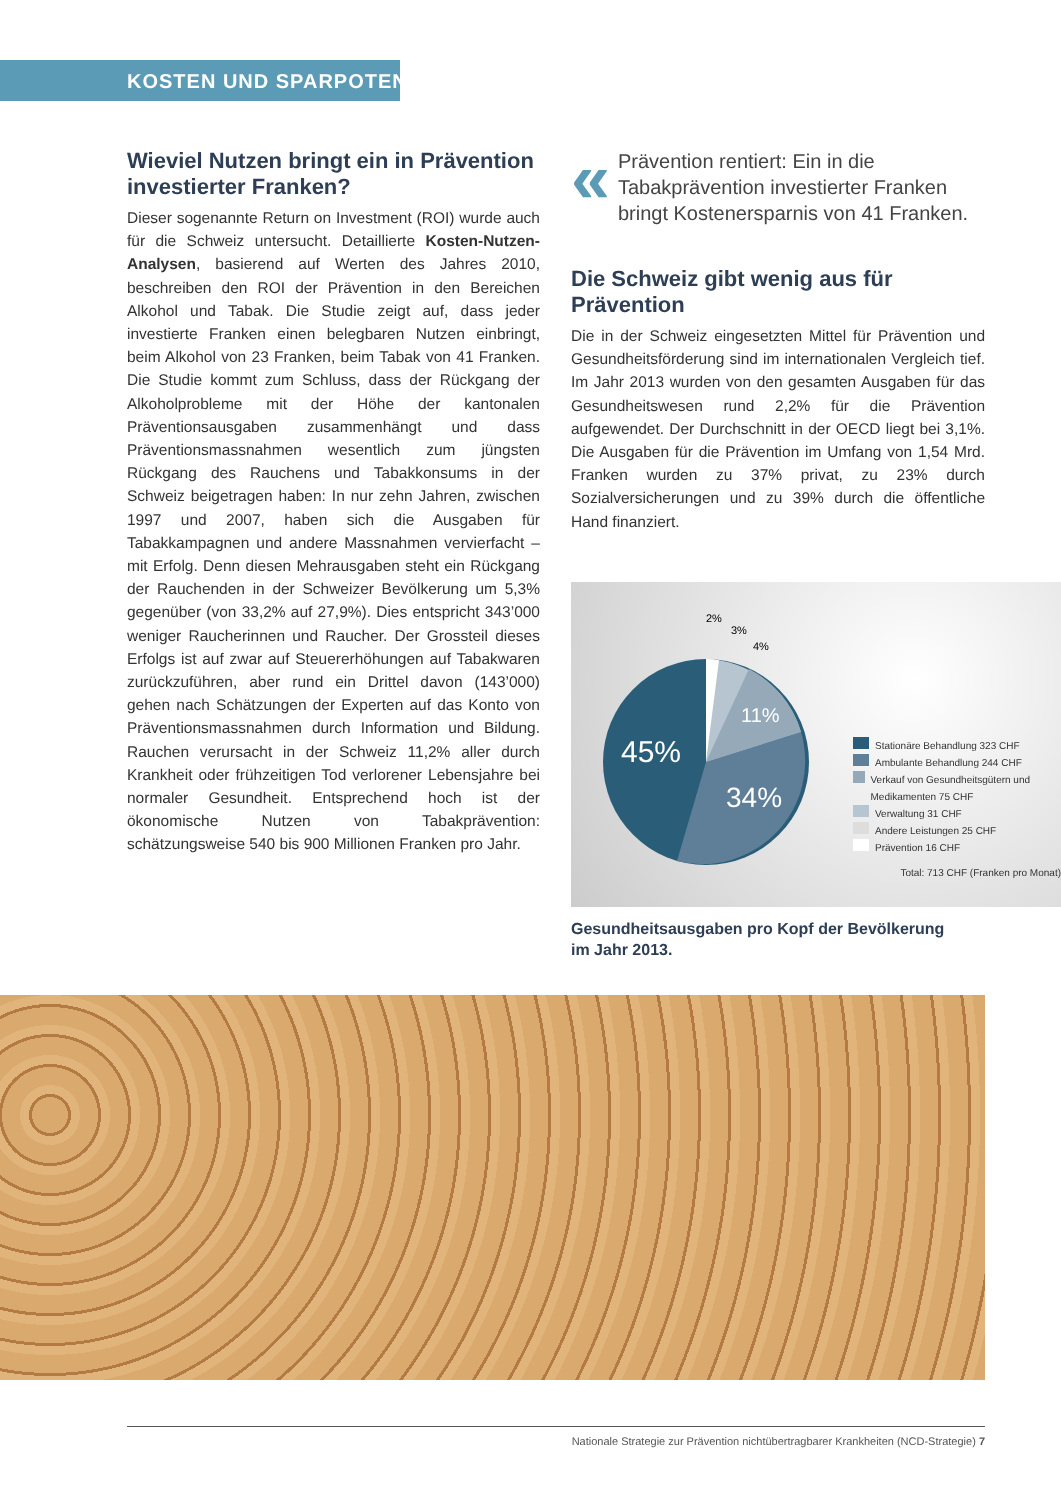KOSTEN UND SPARPOTENZIAL
Wieviel Nutzen bringt ein in Prävention investierter Franken?
Dieser sogenannte Return on Investment (ROI) wurde auch für die Schweiz untersucht. Detaillierte Kosten-Nutzen-Analysen, basierend auf Werten des Jahres 2010, beschreiben den ROI der Prävention in den Bereichen Alkohol und Tabak. Die Studie zeigt auf, dass jeder investierte Franken einen belegbaren Nutzen einbringt, beim Alkohol von 23 Franken, beim Tabak von 41 Franken. Die Studie kommt zum Schluss, dass der Rückgang der Alkoholprobleme mit der Höhe der kantonalen Präventionsausgaben zusammenhängt und dass Präventionsmassnahmen wesentlich zum jüngsten Rückgang des Rauchens und Tabakkonsums in der Schweiz beigetragen haben: In nur zehn Jahren, zwischen 1997 und 2007, haben sich die Ausgaben für Tabakkampagnen und andere Massnahmen vervierfacht – mit Erfolg. Denn diesen Mehrausgaben steht ein Rückgang der Rauchenden in der Schweizer Bevölkerung um 5,3% gegenüber (von 33,2% auf 27,9%). Dies entspricht 343’000 weniger Raucherinnen und Raucher. Der Grossteil dieses Erfolgs ist auf zwar auf Steuererhöhungen auf Tabakwaren zurückzuführen, aber rund ein Drittel davon (143’000) gehen nach Schätzungen der Experten auf das Konto von Präventionsmassnahmen durch Information und Bildung. Rauchen verursacht in der Schweiz 11,2% aller durch Krankheit oder frühzeitigen Tod verlorener Lebensjahre bei normaler Gesundheit. Entsprechend hoch ist der ökonomische Nutzen von Tabakprävention: schätzungsweise 540 bis 900 Millionen Franken pro Jahr.
«
Prävention rentiert: Ein in die Tabakprävention investierter Franken bringt Kostenersparnis von 41 Franken.
Die Schweiz gibt wenig aus für Prävention
Die in der Schweiz eingesetzten Mittel für Prävention und Gesundheitsförderung sind im internationalen Vergleich tief. Im Jahr 2013 wurden von den gesamten Ausgaben für das Gesundheitswesen rund 2,2% für die Prävention aufgewendet. Der Durchschnitt in der OECD liegt bei 3,1%. Die Ausgaben für die Prävention im Umfang von 1,54 Mrd. Franken wurden zu 37% privat, zu 23% durch Sozialversicherungen und zu 39% durch die öffentliche Hand finanziert.
45%
34%
11%
2%
3%
4%
Stationäre Behandlung 323 CHF
Ambulante Behandlung 244 CHF
Verkauf von Gesundheitsgütern und Medikamenten 75 CHF
Verwaltung 31 CHF
Andere Leistungen 25 CHF
Prävention 16 CHF
Total: 713 CHF (Franken pro Monat)
Gesundheitsausgaben pro Kopf der Bevölkerung
im Jahr 2013.
Nationale Strategie zur Prävention nichtübertragbarer Krankheiten (NCD-Strategie) 7